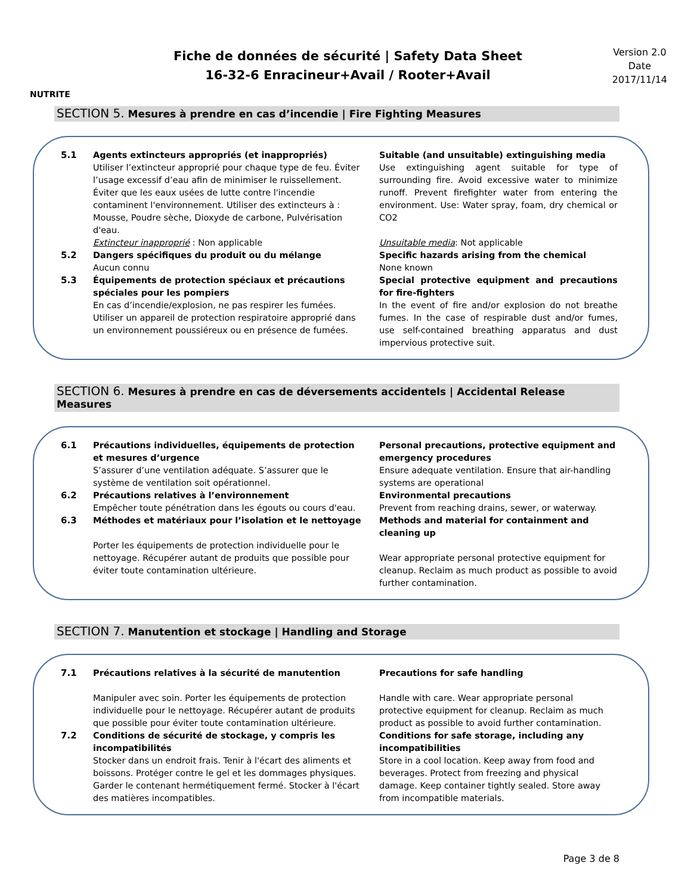NUTRITE
Fiche de données de sécurité | Safety Data Sheet
16-32-6 Enracineur+Avail / Rooter+Avail
Version 2.0
Date
2017/11/14
SECTION 5. Mesures à prendre en cas d’incendie | Fire Fighting Measures
5.1
Agents extincteurs appropriés (et inappropriés)
Utiliser l’extincteur approprié pour chaque type de feu. Éviter l’usage excessif d’eau afin de minimiser le ruissellement. Éviter que les eaux usées de lutte contre l'incendie contaminent l'environnement. Utiliser des extincteurs à : Mousse, Poudre sèche, Dioxyde de carbone, Pulvérisation d'eau.
Extincteur inapproprié : Non applicable
Suitable (and unsuitable) extinguishing media
Use extinguishing agent suitable for type of surrounding fire. Avoid excessive water to minimize runoff. Prevent firefighter water from entering the environment. Use: Water spray, foam, dry chemical or CO2
Unsuitable media: Not applicable
5.2
Dangers spécifiques du produit ou du mélange
Aucun connu
Specific hazards arising from the chemical
None known
5.3
Équipements de protection spéciaux et précautions spéciales pour les pompiers
En cas d’incendie/explosion, ne pas respirer les fumées. Utiliser un appareil de protection respiratoire approprié dans un environnement poussiéreux ou en présence de fumées.
Special protective equipment and precautions for fire-fighters
In the event of fire and/or explosion do not breathe fumes. In the case of respirable dust and/or fumes, use self-contained breathing apparatus and dust impervious protective suit.
SECTION 6. Mesures à prendre en cas de déversements accidentels | Accidental Release Measures
6.1
Précautions individuelles, équipements de protection et mesures d’urgence
S’assurer d’une ventilation adéquate. S’assurer que le système de ventilation soit opérationnel.
Personal precautions, protective equipment and emergency procedures
Ensure adequate ventilation. Ensure that air-handling systems are operational
6.2
Précautions relatives à l’environnement
Empêcher toute pénétration dans les égouts ou cours d'eau.
Environmental precautions
Prevent from reaching drains, sewer, or waterway.
6.3
Méthodes et matériaux pour l’isolation et le nettoyage
Porter les équipements de protection individuelle pour le nettoyage. Récupérer autant de produits que possible pour éviter toute contamination ultérieure.
Methods and material for containment and cleaning up
Wear appropriate personal protective equipment for cleanup. Reclaim as much product as possible to avoid further contamination.
SECTION 7. Manutention et stockage | Handling and Storage
7.1
Précautions relatives à la sécurité de manutention
Manipuler avec soin. Porter les équipements de protection individuelle pour le nettoyage. Récupérer autant de produits que possible pour éviter toute contamination ultérieure.
Precautions for safe handling
Handle with care. Wear appropriate personal protective equipment for cleanup. Reclaim as much product as possible to avoid further contamination.
7.2
Conditions de sécurité de stockage, y compris les incompatibilités
Stocker dans un endroit frais. Tenir à l'écart des aliments et boissons. Protéger contre le gel et les dommages physiques. Garder le contenant hermétiquement fermé. Stocker à l'écart des matières incompatibles.
Conditions for safe storage, including any incompatibilities
Store in a cool location. Keep away from food and beverages. Protect from freezing and physical damage. Keep container tightly sealed. Store away from incompatible materials.
Page 3 de 8